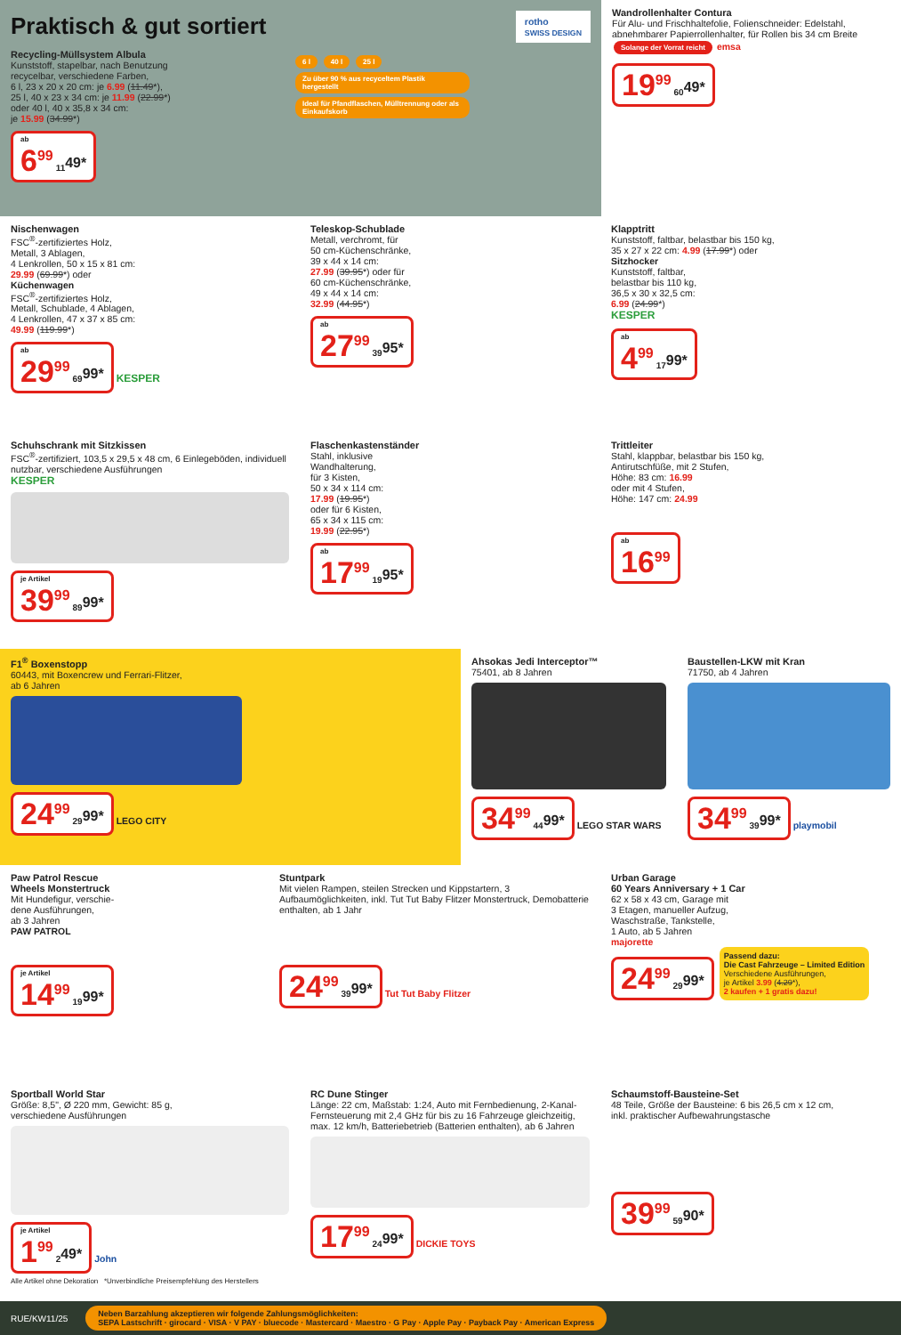Praktisch & gut sortiert
Recycling-Müllsystem Albula
Kunststoff, stapelbar, nach Benutzung
recycelbar, verschiedene Farben,
6 l, 23 x 20 x 20 cm: je 6.99 (11.49*),
25 l, 40 x 23 x 34 cm: je 11.99 (22.99*)
oder 40 l, 40 x 35,8 x 34 cm:
je 15.99 (34.99*)
ab 6<sup>99</sup> 11<sup>49*</sup>
6 l 40 l 25 l
Zu über 90 % aus recyceltem Plastik hergestellt
Ideal für Pfandflaschen, Mülltrennung oder als Einkaufskorb
rotho
SWISS DESIGN
Wandrollenhalter Contura
Für Alu- und Frischhaltefolie, Folienschneider: Edelstahl, abnehmbarer Papierrollenhalter, für Rollen bis 34 cm Breite
Solange der Vorrat reicht emsa
19<sup>99</sup> 60<sup>49*</sup>
Nischenwagen
FSC<sup>®</sup>-zertifiziertes Holz,
Metall, 3 Ablagen,
4 Lenkrollen, 50 x 15 x 81 cm:
29.99 (69.99*) oder
Küchenwagen
FSC<sup>®</sup>-zertifiziertes Holz,
Metall, Schublade, 4 Ablagen,
4 Lenkrollen, 47 x 37 x 85 cm:
49.99 (119.99*)
ab 29<sup>99</sup> 69<sup>99*</sup>
KESPER
Teleskop-Schublade
Metall, verchromt, für
50 cm-Küchenschränke,
39 x 44 x 14 cm:
27.99 (39.95*) oder für
60 cm-Küchenschränke,
49 x 44 x 14 cm:
32.99 (44.95*)
ab 27<sup>99</sup> 39<sup>95*</sup>
Klapptritt
Kunststoff, faltbar, belastbar bis 150 kg,
35 x 27 x 22 cm: 4.99 (17.99*) oder
Sitzhocker
Kunststoff, faltbar,
belastbar bis 110 kg,
36,5 x 30 x 32,5 cm:
6.99 (24.99*)
KESPER
ab 4<sup>99</sup> 17<sup>99*</sup>
Schuhschrank mit Sitzkissen
FSC<sup>®</sup>-zertifiziert, 103,5 x 29,5 x 48 cm, 6 Einlegeböden, individuell nutzbar, verschiedene Ausführungen
KESPER
je Artikel 39<sup>99</sup> 89<sup>99*</sup>
Flaschenkastenständer
Stahl, inklusive
Wandhalterung,
für 3 Kisten,
50 x 34 x 114 cm:
17.99 (19.95*)
oder für 6 Kisten,
65 x 34 x 115 cm:
19.99 (22.95*)
ab 17<sup>99</sup> 19<sup>95*</sup>
Trittleiter
Stahl, klappbar, belastbar bis 150 kg,
Antirutschfüße, mit 2 Stufen,
Höhe: 83 cm: 16.99
oder mit 4 Stufen,
Höhe: 147 cm: 24.99
ab 16<sup>99</sup>
F1<sup>®</sup> Boxenstopp
60443, mit Boxencrew und Ferrari-Flitzer,
ab 6 Jahren
24<sup>99</sup> 29<sup>99*</sup>
LEGO CITY
Ahsokas Jedi Interceptor™
75401, ab 8 Jahren
34<sup>99</sup> 44<sup>99*</sup>
LEGO STAR WARS
Baustellen-LKW mit Kran
71750, ab 4 Jahren
34<sup>99</sup> 39<sup>99*</sup>
playmobil
Paw Patrol Rescue
Wheels Monstertruck
Mit Hundefigur, verschie-
dene Ausführungen,
ab 3 Jahren
PAW PATROL
je Artikel 14<sup>99</sup> 19<sup>99*</sup>
Stuntpark
Mit vielen Rampen, steilen Strecken und Kippstartern, 3 Aufbaumöglichkeiten, inkl. Tut Tut Baby Flitzer Monstertruck, Demobatterie enthalten, ab 1 Jahr
24<sup>99</sup> 39<sup>99*</sup>
Tut Tut Baby Flitzer
Urban Garage
60 Years Anniversary + 1 Car
62 x 58 x 43 cm, Garage mit
3 Etagen, manueller Aufzug,
Waschstraße, Tankstelle,
1 Auto, ab 5 Jahren
majorette
24<sup>99</sup> 29<sup>99*</sup>
Passend dazu:
Die Cast Fahrzeuge – Limited Edition
Verschiedene Ausführungen,
je Artikel 3.99 (4.29*),
2 kaufen + 1 gratis dazu!
Sportball World Star
Größe: 8,5", Ø 220 mm, Gewicht: 85 g,
verschiedene Ausführungen
je Artikel 1<sup>99</sup> 2<sup>49*</sup>
John
Alle Artikel ohne Dekoration *Unverbindliche Preisempfehlung des Herstellers
RC Dune Stinger
Länge: 22 cm, Maßstab: 1:24, Auto mit Fernbedienung, 2-Kanal-Fernsteuerung mit 2,4 GHz für bis zu 16 Fahrzeuge gleichzeitig, max. 12 km/h, Batteriebetrieb (Batterien enthalten), ab 6 Jahren
17<sup>99</sup> 24<sup>99*</sup>
DICKIE TOYS
Schaumstoff-Bausteine-Set
48 Teile, Größe der Bausteine: 6 bis 26,5 cm x 12 cm,
inkl. praktischer Aufbewahrungstasche
39<sup>99</sup> 59<sup>90*</sup>
RUE/KW11/25
Neben Barzahlung akzeptieren wir folgende Zahlungsmöglichkeiten:
SEPA Lastschrift · girocard · VISA · V PAY · bluecode · Mastercard · Maestro · G Pay · Apple Pay · Payback Pay · American Express